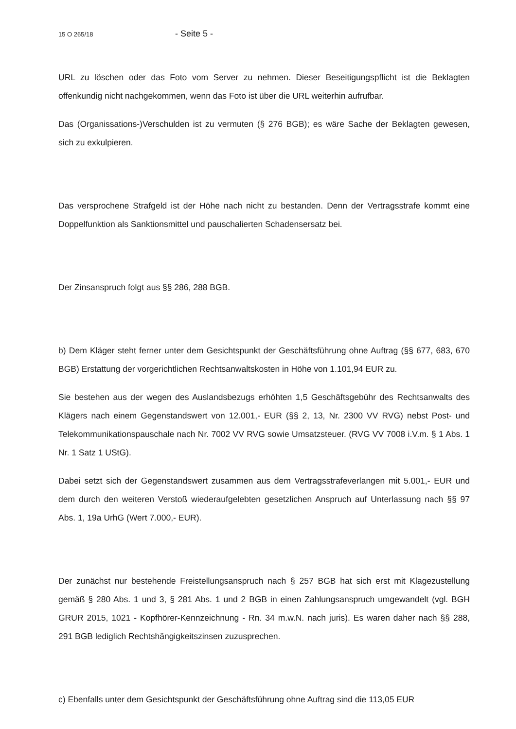15 O 265/18 - Seite 5 -
URL zu löschen oder das Foto vom Server zu nehmen. Dieser Beseitigungspflicht ist die Beklagten offenkundig nicht nachgekommen, wenn das Foto ist über die URL weiterhin aufrufbar.
Das (Organissations-)Verschulden ist zu vermuten (§ 276 BGB); es wäre Sache der Beklagten gewesen, sich zu exkulpieren.
Das versprochene Strafgeld ist der Höhe nach nicht zu bestanden. Denn der Vertragsstrafe kommt eine Doppelfunktion als Sanktionsmittel und pauschalierten Schadensersatz bei.
Der Zinsanspruch folgt aus §§ 286, 288 BGB.
b) Dem Kläger steht ferner unter dem Gesichtspunkt der Geschäftsführung ohne Auftrag (§§ 677, 683, 670 BGB) Erstattung der vorgerichtlichen Rechtsanwaltskosten in Höhe von 1.101,94 EUR zu.
Sie bestehen aus der wegen des Auslandsbezugs erhöhten 1,5 Geschäftsgebühr des Rechtsanwalts des Klägers nach einem Gegenstandswert von 12.001,- EUR (§§ 2, 13, Nr. 2300 VV RVG) nebst Post- und Telekommunikationspauschale nach Nr. 7002 VV RVG sowie Umsatzsteuer. (RVG VV 7008 i.V.m. § 1 Abs. 1 Nr. 1 Satz 1 UStG).
Dabei setzt sich der Gegenstandswert zusammen aus dem Vertragsstrafeverlangen mit 5.001,- EUR und dem durch den weiteren Verstoß wiederaufgelebten gesetzlichen Anspruch auf Unterlassung nach §§ 97 Abs. 1, 19a UrhG (Wert 7.000,- EUR).
Der zunächst nur bestehende Freistellungsanspruch nach § 257 BGB hat sich erst mit Klagezustellung gemäß § 280 Abs. 1 und 3, § 281 Abs. 1 und 2 BGB in einen Zahlungsanspruch umgewandelt (vgl. BGH GRUR 2015, 1021 - Kopfhörer-Kennzeichnung - Rn. 34 m.w.N. nach juris). Es waren daher nach §§ 288, 291 BGB lediglich Rechtshängigkeitszinsen zuzusprechen.
c) Ebenfalls unter dem Gesichtspunkt der Geschäftsführung ohne Auftrag sind die 113,05 EUR